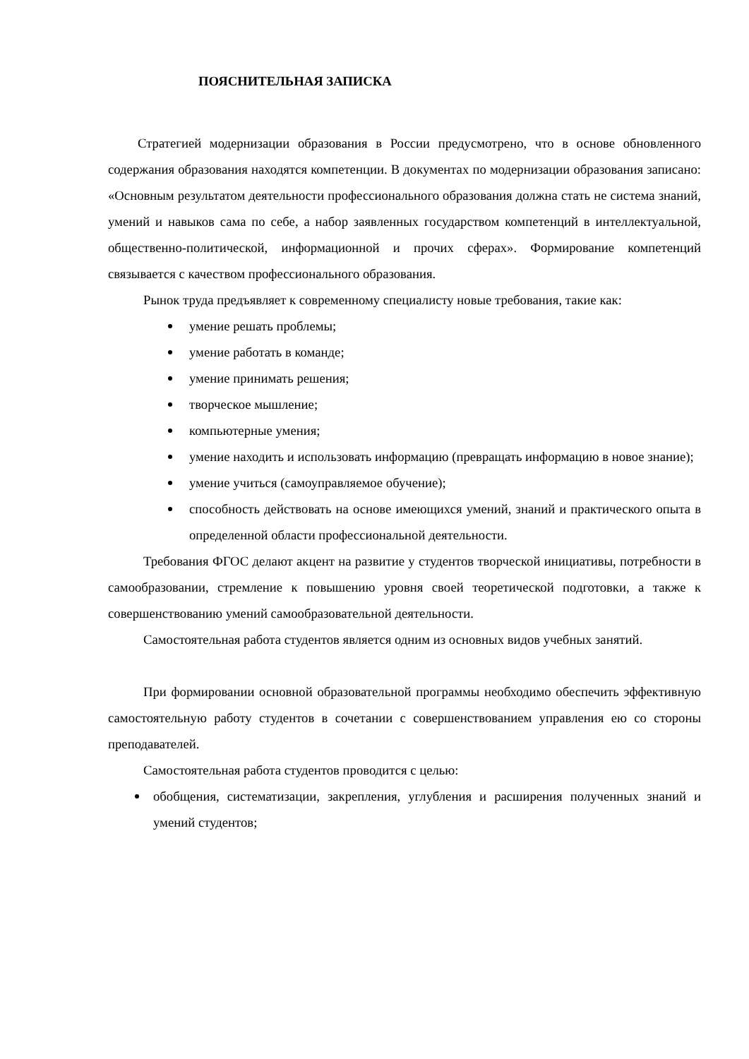ПОЯСНИТЕЛЬНАЯ ЗАПИСКА
Стратегией модернизации образования в России предусмотрено, что в основе обновленного содержания образования находятся компетенции. В документах по модернизации образования записано: «Основным результатом деятельности профессионального образования должна стать не система знаний, умений и навыков сама по себе, а набор заявленных государством компетенций в интеллектуальной, общественно-политической, информационной и прочих сферах». Формирование компетенций связывается с качеством профессионального образования.
Рынок труда предъявляет к современному специалисту новые требования, такие как:
умение решать проблемы;
умение работать в команде;
умение принимать решения;
творческое мышление;
компьютерные умения;
умение находить и использовать информацию (превращать информацию в новое знание);
умение учиться (самоуправляемое обучение);
способность действовать на основе имеющихся умений, знаний и практического опыта в определенной области профессиональной деятельности.
Требования ФГОС делают акцент на развитие у студентов творческой инициативы, потребности в самообразовании, стремление к повышению уровня своей теоретической подготовки, а также к совершенствованию умений самообразовательной деятельности.
Самостоятельная работа студентов является одним из основных видов учебных занятий.
При формировании основной образовательной программы необходимо обеспечить эффективную самостоятельную работу студентов в сочетании с совершенствованием управления ею со стороны преподавателей.
Самостоятельная работа студентов проводится с целью:
обобщения, систематизации, закрепления, углубления и расширения полученных знаний и умений студентов;